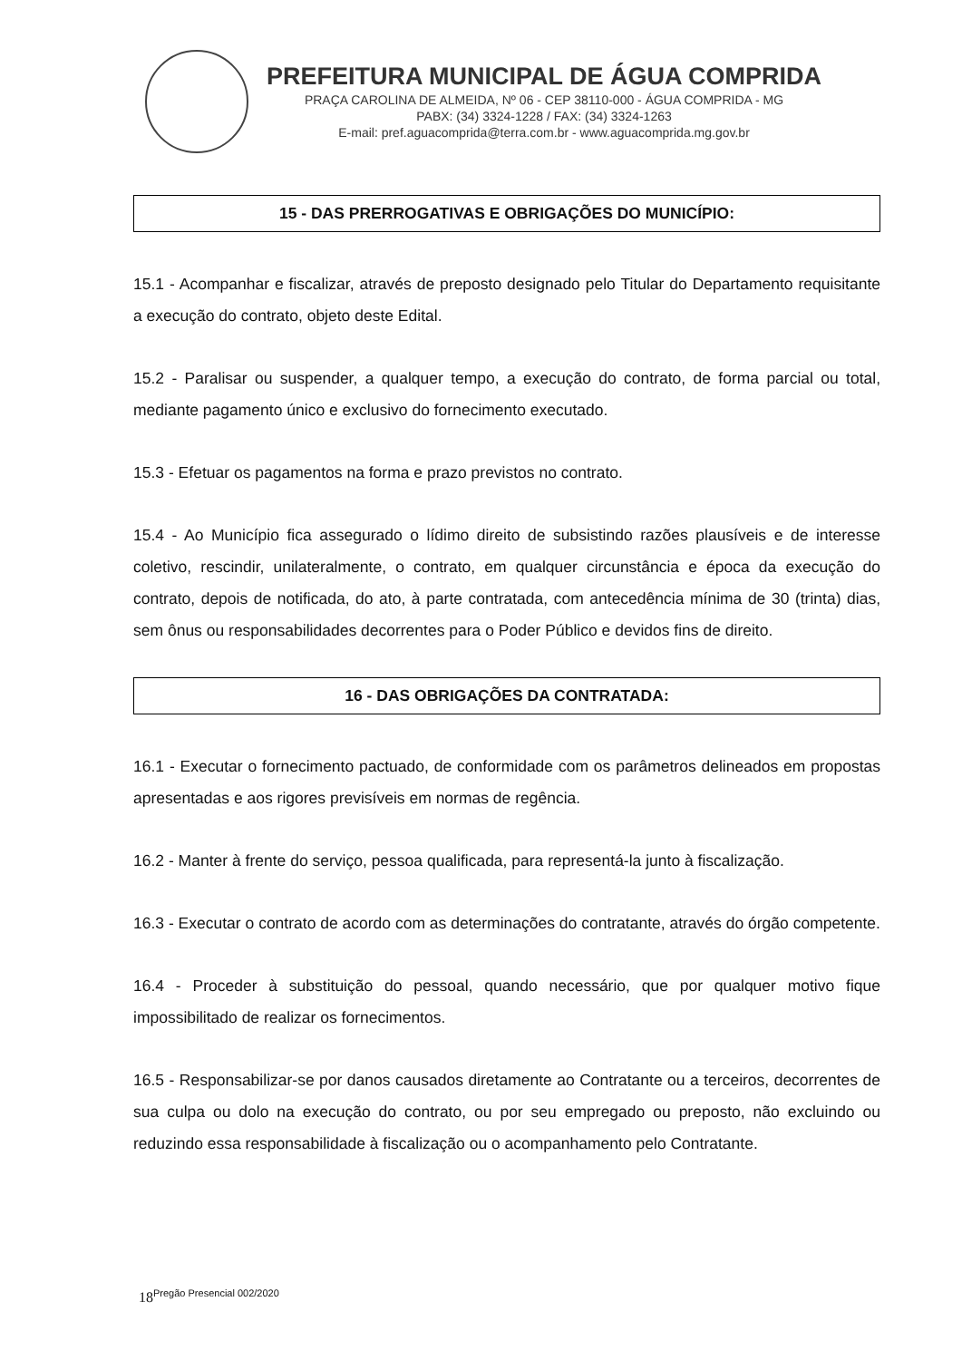PREFEITURA MUNICIPAL DE ÁGUA COMPRIDA
PRAÇA CAROLINA DE ALMEIDA, Nº 06 - CEP 38110-000 - ÁGUA COMPRIDA - MG
PABX: (34) 3324-1228 / FAX: (34) 3324-1263
E-mail: pref.aguacomprida@terra.com.br - www.aguacomprida.mg.gov.br
15 - DAS PRERROGATIVAS E OBRIGAÇÕES DO MUNICÍPIO:
15.1 - Acompanhar e fiscalizar, através de preposto designado pelo Titular do Departamento requisitante a execução do contrato, objeto deste Edital.
15.2 - Paralisar ou suspender, a qualquer tempo, a execução do contrato, de forma parcial ou total, mediante pagamento único e exclusivo do fornecimento executado.
15.3 - Efetuar os pagamentos na forma e prazo previstos no contrato.
15.4 - Ao Município fica assegurado o lídimo direito de subsistindo razões plausíveis e de interesse coletivo, rescindir, unilateralmente, o contrato, em qualquer circunstância e época da execução do contrato, depois de notificada, do ato, à parte contratada, com antecedência mínima de 30 (trinta) dias, sem ônus ou responsabilidades decorrentes para o Poder Público e devidos fins de direito.
16 - DAS OBRIGAÇÕES DA CONTRATADA:
16.1 - Executar o fornecimento pactuado, de conformidade com os parâmetros delineados em propostas apresentadas e aos rigores previsíveis em normas de regência.
16.2 - Manter à frente do serviço, pessoa qualificada, para representá-la junto à fiscalização.
16.3 - Executar o contrato de acordo com as determinações do contratante, através do órgão competente.
16.4 - Proceder à substituição do pessoal, quando necessário, que por qualquer motivo fique impossibilitado de realizar os fornecimentos.
16.5 - Responsabilizar-se por danos causados diretamente ao Contratante ou a terceiros, decorrentes de sua culpa ou dolo na execução do contrato, ou por seu empregado ou preposto, não excluindo ou reduzindo essa responsabilidade à fiscalização ou o acompanhamento pelo Contratante.
18<sup>Pregão Presencial 002/2020</sup>